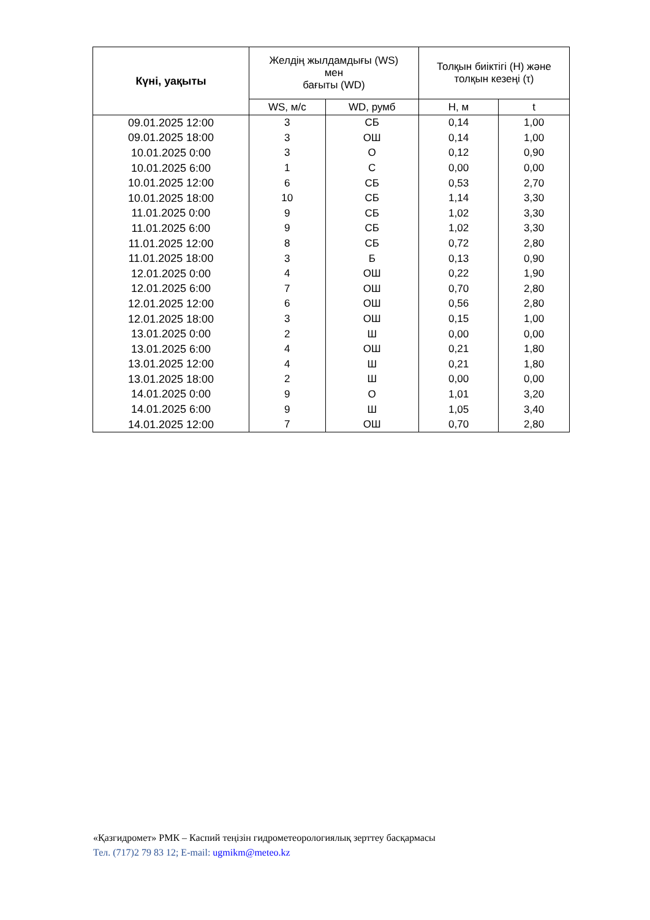| Күні, уақыты | Желдің жылдамдығы (WS) мен бағыты (WD) | | Толқын биіктігі (H) және толқын кезеңі (τ) | |
| --- | --- | --- | --- | --- |
| | WS, м/с | WD, румб | H, м | t |
| 09.01.2025 12:00 | 3 | СБ | 0,14 | 1,00 |
| 09.01.2025 18:00 | 3 | ОШ | 0,14 | 1,00 |
| 10.01.2025 0:00 | 3 | О | 0,12 | 0,90 |
| 10.01.2025 6:00 | 1 | С | 0,00 | 0,00 |
| 10.01.2025 12:00 | 6 | СБ | 0,53 | 2,70 |
| 10.01.2025 18:00 | 10 | СБ | 1,14 | 3,30 |
| 11.01.2025 0:00 | 9 | СБ | 1,02 | 3,30 |
| 11.01.2025 6:00 | 9 | СБ | 1,02 | 3,30 |
| 11.01.2025 12:00 | 8 | СБ | 0,72 | 2,80 |
| 11.01.2025 18:00 | 3 | Б | 0,13 | 0,90 |
| 12.01.2025 0:00 | 4 | ОШ | 0,22 | 1,90 |
| 12.01.2025 6:00 | 7 | ОШ | 0,70 | 2,80 |
| 12.01.2025 12:00 | 6 | ОШ | 0,56 | 2,80 |
| 12.01.2025 18:00 | 3 | ОШ | 0,15 | 1,00 |
| 13.01.2025 0:00 | 2 | Ш | 0,00 | 0,00 |
| 13.01.2025 6:00 | 4 | ОШ | 0,21 | 1,80 |
| 13.01.2025 12:00 | 4 | Ш | 0,21 | 1,80 |
| 13.01.2025 18:00 | 2 | Ш | 0,00 | 0,00 |
| 14.01.2025 0:00 | 9 | О | 1,01 | 3,20 |
| 14.01.2025 6:00 | 9 | Ш | 1,05 | 3,40 |
| 14.01.2025 12:00 | 7 | ОШ | 0,70 | 2,80 |
«Қазгидромет» РМК – Каспий теңізін гидрометеорологиялық зерттеу басқармасы
Тел. (717)2 79 83 12; E-mail: ugmikm@meteo.kz